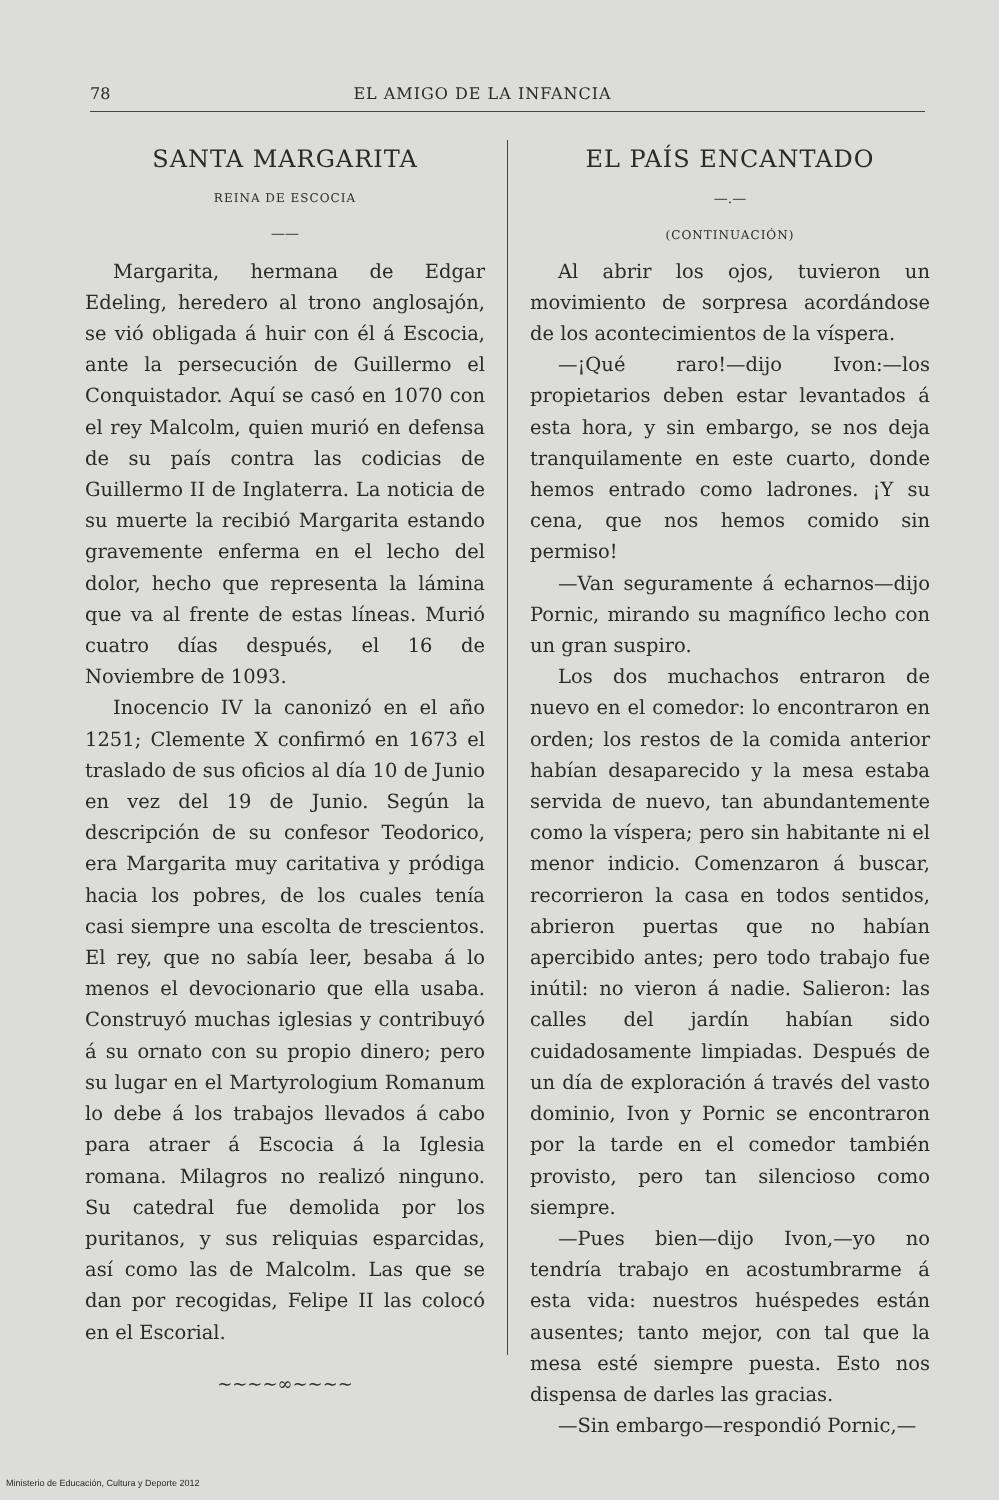78 EL AMIGO DE LA INFANCIA
SANTA MARGARITA
REINA DE ESCOCIA
——
Margarita, hermana de Edgar Edeling, heredero al trono anglosajón, se vió obligada á huir con él á Escocia, ante la persecución de Guillermo el Conquistador. Aquí se casó en 1070 con el rey Malcolm, quien murió en defensa de su país contra las codicias de Guillermo II de Inglaterra. La noticia de su muerte la recibió Margarita estando gravemente enferma en el lecho del dolor, hecho que representa la lámina que va al frente de estas líneas. Murió cuatro días después, el 16 de Noviembre de 1093.
Inocencio IV la canonizó en el año 1251; Clemente X confirmó en 1673 el traslado de sus oficios al día 10 de Junio en vez del 19 de Junio. Según la descripción de su confesor Teodorico, era Margarita muy caritativa y pródiga hacia los pobres, de los cuales tenía casi siempre una escolta de trescientos. El rey, que no sabía leer, besaba á lo menos el devocionario que ella usaba. Construyó muchas iglesias y contribuyó á su ornato con su propio dinero; pero su lugar en el Martyrologium Romanum lo debe á los trabajos llevados á cabo para atraer á Escocia á la Iglesia romana. Milagros no realizó ninguno. Su catedral fue demolida por los puritanos, y sus reliquias esparcidas, así como las de Malcolm. Las que se dan por recogidas, Felipe II las colocó en el Escorial.
~~~~∞~~~~
EL PAÍS ENCANTADO
—.—
(CONTINUACIÓN)
Al abrir los ojos, tuvieron un movimiento de sorpresa acordándose de los acontecimientos de la víspera.
—¡Qué raro!—dijo Ivon:—los propietarios deben estar levantados á esta hora, y sin embargo, se nos deja tranquilamente en este cuarto, donde hemos entrado como ladrones. ¡Y su cena, que nos hemos comido sin permiso!
—Van seguramente á echarnos—dijo Pornic, mirando su magnífico lecho con un gran suspiro.
Los dos muchachos entraron de nuevo en el comedor: lo encontraron en orden; los restos de la comida anterior habían desaparecido y la mesa estaba servida de nuevo, tan abundantemente como la víspera; pero sin habitante ni el menor indicio. Comenzaron á buscar, recorrieron la casa en todos sentidos, abrieron puertas que no habían apercibido antes; pero todo trabajo fue inútil: no vieron á nadie. Salieron: las calles del jardín habían sido cuidadosamente limpiadas. Después de un día de exploración á través del vasto dominio, Ivon y Pornic se encontraron por la tarde en el comedor también provisto, pero tan silencioso como siempre.
—Pues bien—dijo Ivon,—yo no tendría trabajo en acostumbrarme á esta vida: nuestros huéspedes están ausentes; tanto mejor, con tal que la mesa esté siempre puesta. Esto nos dispensa de darles las gracias.
—Sin embargo—respondió Pornic,—
Ministerio de Educación, Cultura y Deporte 2012